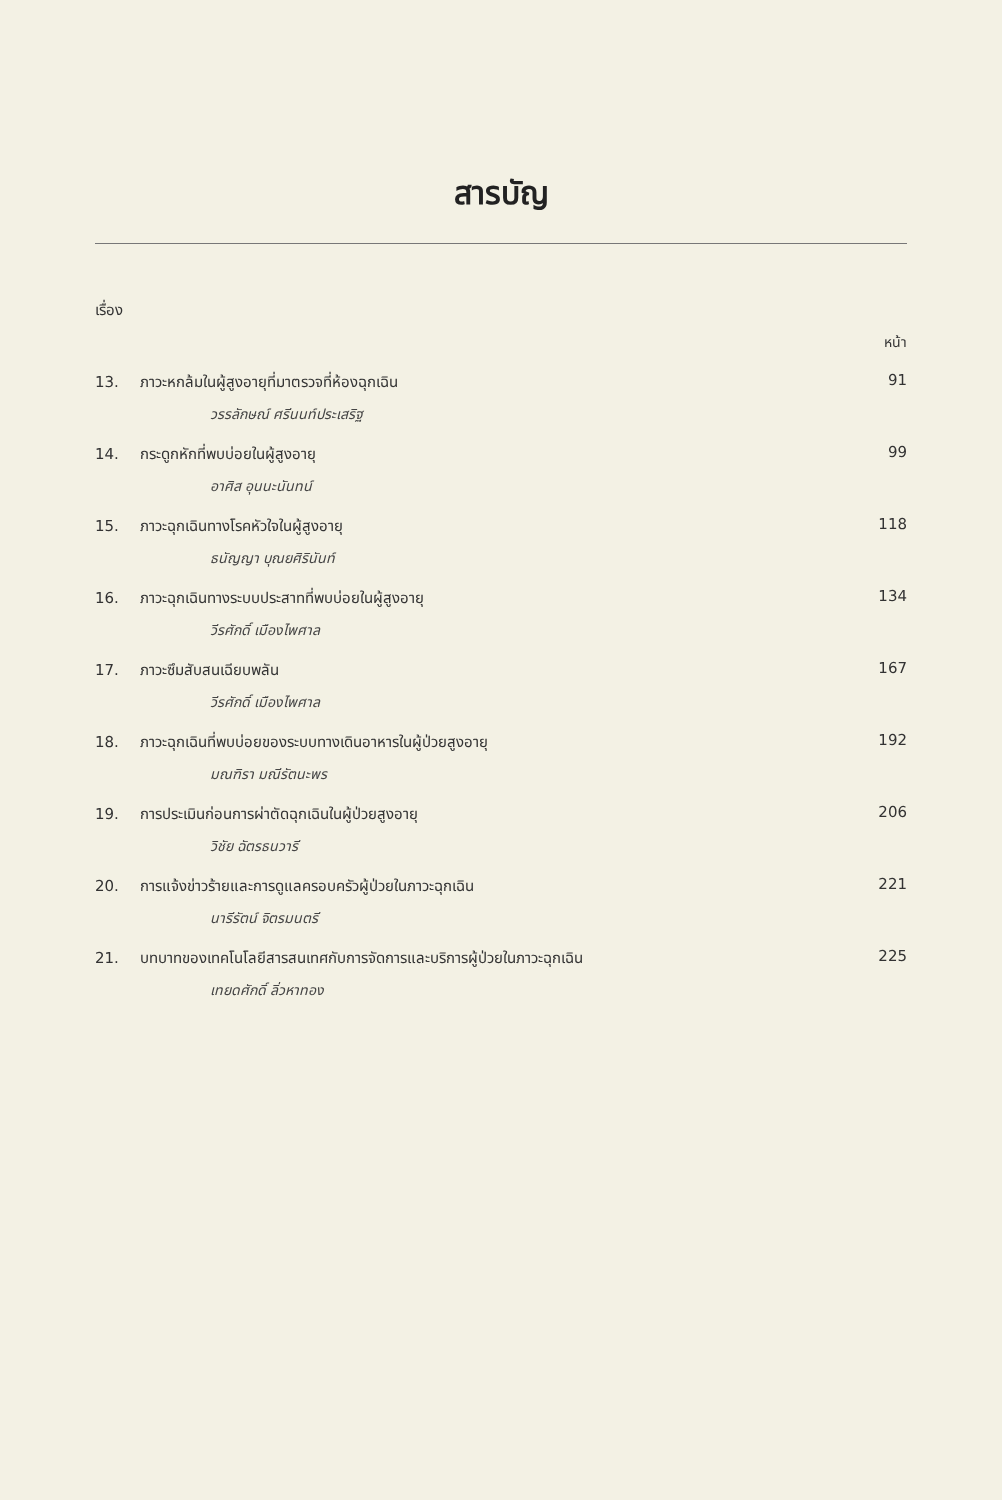สารบัญ
เรื่อง
หน้า
13. ภาวะหกล้มในผู้สูงอายุที่มาตรวจที่ห้องฉุกเฉิน 91
วรรลักษณ์ ศรีนนท์ประเสริฐ
14. กระดูกหักที่พบบ่อยในผู้สูงอายุ 99
อาศิส อุนนะนันทน์
15. ภาวะฉุกเฉินทางโรคหัวใจในผู้สูงอายุ 118
ธนัญญา บุณยศิรินันท์
16. ภาวะฉุกเฉินทางระบบประสาทที่พบบ่อยในผู้สูงอายุ 134
วีรศักดิ์ เมืองไพศาล
17. ภาวะซึมสับสนเฉียบพลัน 167
วีรศักดิ์ เมืองไพศาล
18. ภาวะฉุกเฉินที่พบบ่อยของระบบทางเดินอาหารในผู้ป่วยสูงอายุ 192
มณฑิรา มณีรัตนะพร
19. การประเมินก่อนการผ่าตัดฉุกเฉินในผู้ป่วยสูงอายุ 206
วิชัย ฉัตรธนวารี
20. การแจ้งข่าวร้ายและการดูแลครอบครัวผู้ป่วยในภาวะฉุกเฉิน 221
นารีรัตน์ จิตรมนตรี
21. บทบาทของเทคโนโลยีสารสนเทศกับการจัดการและบริการผู้ป่วยในภาวะฉุกเฉิน 225
เทยดศักดิ์ ลิ่วหาทอง